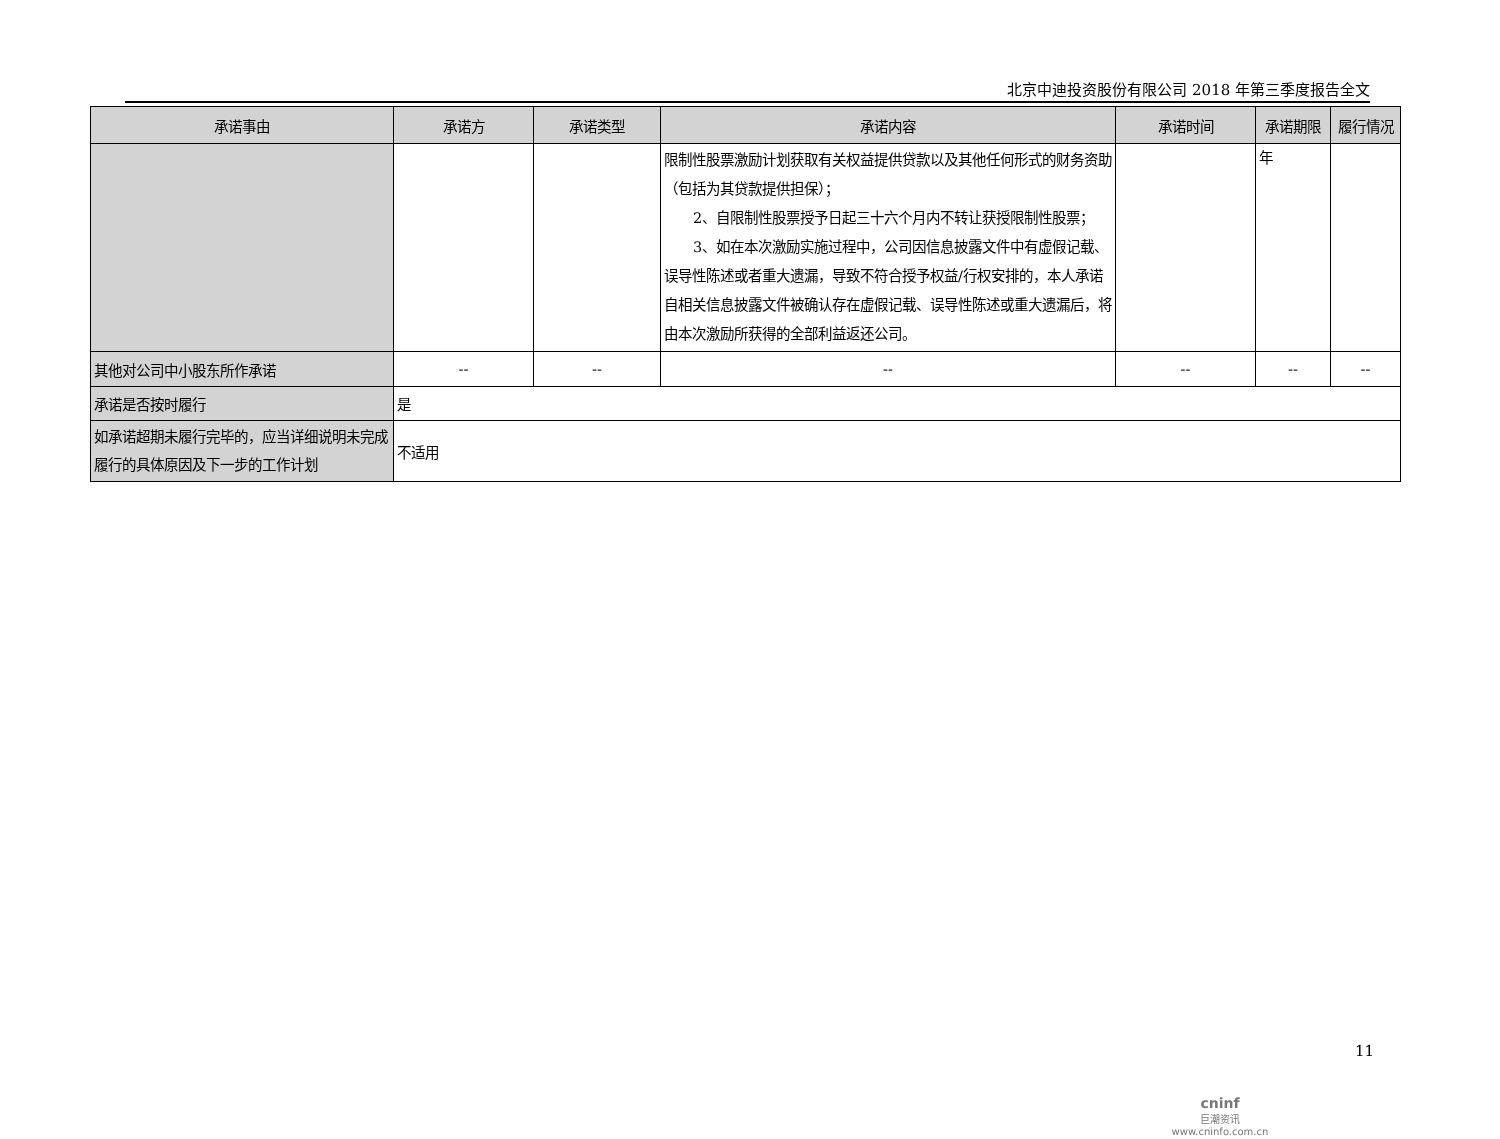北京中迪投资股份有限公司 2018 年第三季度报告全文
| 承诺事由 | 承诺方 | 承诺类型 | 承诺内容 | 承诺时间 | 承诺期限 | 履行情况 |
| --- | --- | --- | --- | --- | --- | --- |
| | | | 限制性股票激励计划获取有关权益提供贷款以及其他任何形式的财务资助（包括为其贷款提供担保）； 2、自限制性股票授予日起三十六个月内不转让获授限制性股票； 3、如在本次激励实施过程中，公司因信息披露文件中有虚假记载、误导性陈述或者重大遗漏，导致不符合授予权益/行权安排的，本人承诺自相关信息披露文件被确认存在虚假记载、误导性陈述或重大遗漏后，将由本次激励所获得的全部利益返还公司。 | | 年 | |
| 其他对公司中小股东所作承诺 | -- | -- | -- | -- | -- | -- |
| 承诺是否按时履行 | 是 | | | | | |
| 如承诺超期未履行完毕的，应当详细说明未完成履行的具体原因及下一步的工作计划 | 不适用 | | | | | |
11
cninf
巨潮资讯
www.cninfo.com.cn